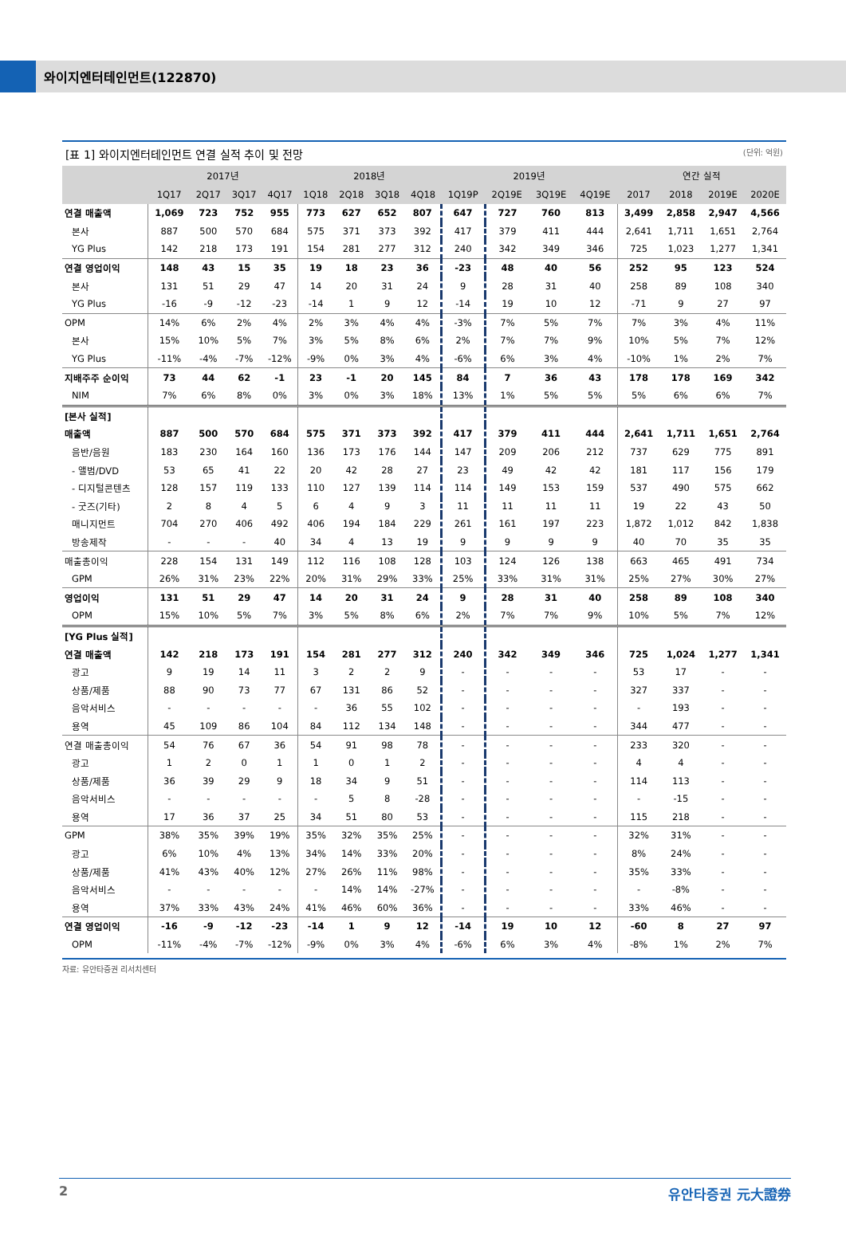와이지엔터테인먼트(122870)
[표 1] 와이지엔터테인먼트 연결 실적 추이 및 전망 (단위: 억원)
| | 2017년 | | | | 2018년 | | | | 2019년 | | | | 연간 실적 | | | |
| --- | --- | --- | --- | --- | --- | --- | --- | --- | --- | --- | --- | --- | --- | --- | --- | --- |
| | 1Q17 | 2Q17 | 3Q17 | 4Q17 | 1Q18 | 2Q18 | 3Q18 | 4Q18 | 1Q19P | 2Q19E | 3Q19E | 4Q19E | 2017 | 2018 | 2019E | 2020E |
| 연결 매출액 | 1,069 | 723 | 752 | 955 | 773 | 627 | 652 | 807 | 647 | 727 | 760 | 813 | 3,499 | 2,858 | 2,947 | 4,566 |
| 본사 | 887 | 500 | 570 | 684 | 575 | 371 | 373 | 392 | 417 | 379 | 411 | 444 | 2,641 | 1,711 | 1,651 | 2,764 |
| YG Plus | 142 | 218 | 173 | 191 | 154 | 281 | 277 | 312 | 240 | 342 | 349 | 346 | 725 | 1,023 | 1,277 | 1,341 |
| 연결 영업이익 | 148 | 43 | 15 | 35 | 19 | 18 | 23 | 36 | -23 | 48 | 40 | 56 | 252 | 95 | 123 | 524 |
| 본사 | 131 | 51 | 29 | 47 | 14 | 20 | 31 | 24 | 9 | 28 | 31 | 40 | 258 | 89 | 108 | 340 |
| YG Plus | -16 | -9 | -12 | -23 | -14 | 1 | 9 | 12 | -14 | 19 | 10 | 12 | -71 | 9 | 27 | 97 |
| OPM | 14% | 6% | 2% | 4% | 2% | 3% | 4% | 4% | -3% | 7% | 5% | 7% | 7% | 3% | 4% | 11% |
| 본사 | 15% | 10% | 5% | 7% | 3% | 5% | 8% | 6% | 2% | 7% | 7% | 9% | 10% | 5% | 7% | 12% |
| YG Plus | -11% | -4% | -7% | -12% | -9% | 0% | 3% | 4% | -6% | 6% | 3% | 4% | -10% | 1% | 2% | 7% |
| 지배주주 순이익 | 73 | 44 | 62 | -1 | 23 | -1 | 20 | 145 | 84 | 7 | 36 | 43 | 178 | 178 | 169 | 342 |
| NIM | 7% | 6% | 8% | 0% | 3% | 0% | 3% | 18% | 13% | 1% | 5% | 5% | 5% | 6% | 6% | 7% |
| [본사 실적] | | | | | | | | | | | | | | | | |
| 매출액 | 887 | 500 | 570 | 684 | 575 | 371 | 373 | 392 | 417 | 379 | 411 | 444 | 2,641 | 1,711 | 1,651 | 2,764 |
| 음반/음원 | 183 | 230 | 164 | 160 | 136 | 173 | 176 | 144 | 147 | 209 | 206 | 212 | 737 | 629 | 775 | 891 |
| - 앨범/DVD | 53 | 65 | 41 | 22 | 20 | 42 | 28 | 27 | 23 | 49 | 42 | 42 | 181 | 117 | 156 | 179 |
| - 디지털콘텐츠 | 128 | 157 | 119 | 133 | 110 | 127 | 139 | 114 | 114 | 149 | 153 | 159 | 537 | 490 | 575 | 662 |
| - 굿즈(기타) | 2 | 8 | 4 | 5 | 6 | 4 | 9 | 3 | 11 | 11 | 11 | 11 | 19 | 22 | 43 | 50 |
| 매니지먼트 | 704 | 270 | 406 | 492 | 406 | 194 | 184 | 229 | 261 | 161 | 197 | 223 | 1,872 | 1,012 | 842 | 1,838 |
| 방송제작 | - | - | - | 40 | 34 | 4 | 13 | 19 | 9 | 9 | 9 | 9 | 40 | 70 | 35 | 35 |
| 매출총이익 | 228 | 154 | 131 | 149 | 112 | 116 | 108 | 128 | 103 | 124 | 126 | 138 | 663 | 465 | 491 | 734 |
| GPM | 26% | 31% | 23% | 22% | 20% | 31% | 29% | 33% | 25% | 33% | 31% | 31% | 25% | 27% | 30% | 27% |
| 영업이익 | 131 | 51 | 29 | 47 | 14 | 20 | 31 | 24 | 9 | 28 | 31 | 40 | 258 | 89 | 108 | 340 |
| OPM | 15% | 10% | 5% | 7% | 3% | 5% | 8% | 6% | 2% | 7% | 7% | 9% | 10% | 5% | 7% | 12% |
| [YG Plus 실적] | | | | | | | | | | | | | | | | |
| 연결 매출액 | 142 | 218 | 173 | 191 | 154 | 281 | 277 | 312 | 240 | 342 | 349 | 346 | 725 | 1,024 | 1,277 | 1,341 |
| 광고 | 9 | 19 | 14 | 11 | 3 | 2 | 2 | 9 | - | - | - | - | 53 | 17 | - | - |
| 상품/제품 | 88 | 90 | 73 | 77 | 67 | 131 | 86 | 52 | - | - | - | - | 327 | 337 | - | - |
| 음악서비스 | - | - | - | - | - | 36 | 55 | 102 | - | - | - | - | - | 193 | - | - |
| 용역 | 45 | 109 | 86 | 104 | 84 | 112 | 134 | 148 | - | - | - | - | 344 | 477 | - | - |
| 연결 매출총이익 | 54 | 76 | 67 | 36 | 54 | 91 | 98 | 78 | - | - | - | - | 233 | 320 | - | - |
| 광고 | 1 | 2 | 0 | 1 | 1 | 0 | 1 | 2 | - | - | - | - | 4 | 4 | - | - |
| 상품/제품 | 36 | 39 | 29 | 9 | 18 | 34 | 9 | 51 | - | - | - | - | 114 | 113 | - | - |
| 음악서비스 | - | - | - | - | - | 5 | 8 | -28 | - | - | - | - | - | -15 | - | - |
| 용역 | 17 | 36 | 37 | 25 | 34 | 51 | 80 | 53 | - | - | - | - | 115 | 218 | - | - |
| GPM | 38% | 35% | 39% | 19% | 35% | 32% | 35% | 25% | - | - | - | - | 32% | 31% | - | - |
| 광고 | 6% | 10% | 4% | 13% | 34% | 14% | 33% | 20% | - | - | - | - | 8% | 24% | - | - |
| 상품/제품 | 41% | 43% | 40% | 12% | 27% | 26% | 11% | 98% | - | - | - | - | 35% | 33% | - | - |
| 음악서비스 | - | - | - | - | - | 14% | 14% | -27% | - | - | - | - | - | -8% | - | - |
| 용역 | 37% | 33% | 43% | 24% | 41% | 46% | 60% | 36% | - | - | - | - | 33% | 46% | - | - |
| 연결 영업이익 | -16 | -9 | -12 | -23 | -14 | 1 | 9 | 12 | -14 | 19 | 10 | 12 | -60 | 8 | 27 | 97 |
| OPM | -11% | -4% | -7% | -12% | -9% | 0% | 3% | 4% | -6% | 6% | 3% | 4% | -8% | 1% | 2% | 7% |
자료: 유안타증권 리서치센터
2 유안타증권 元大證券